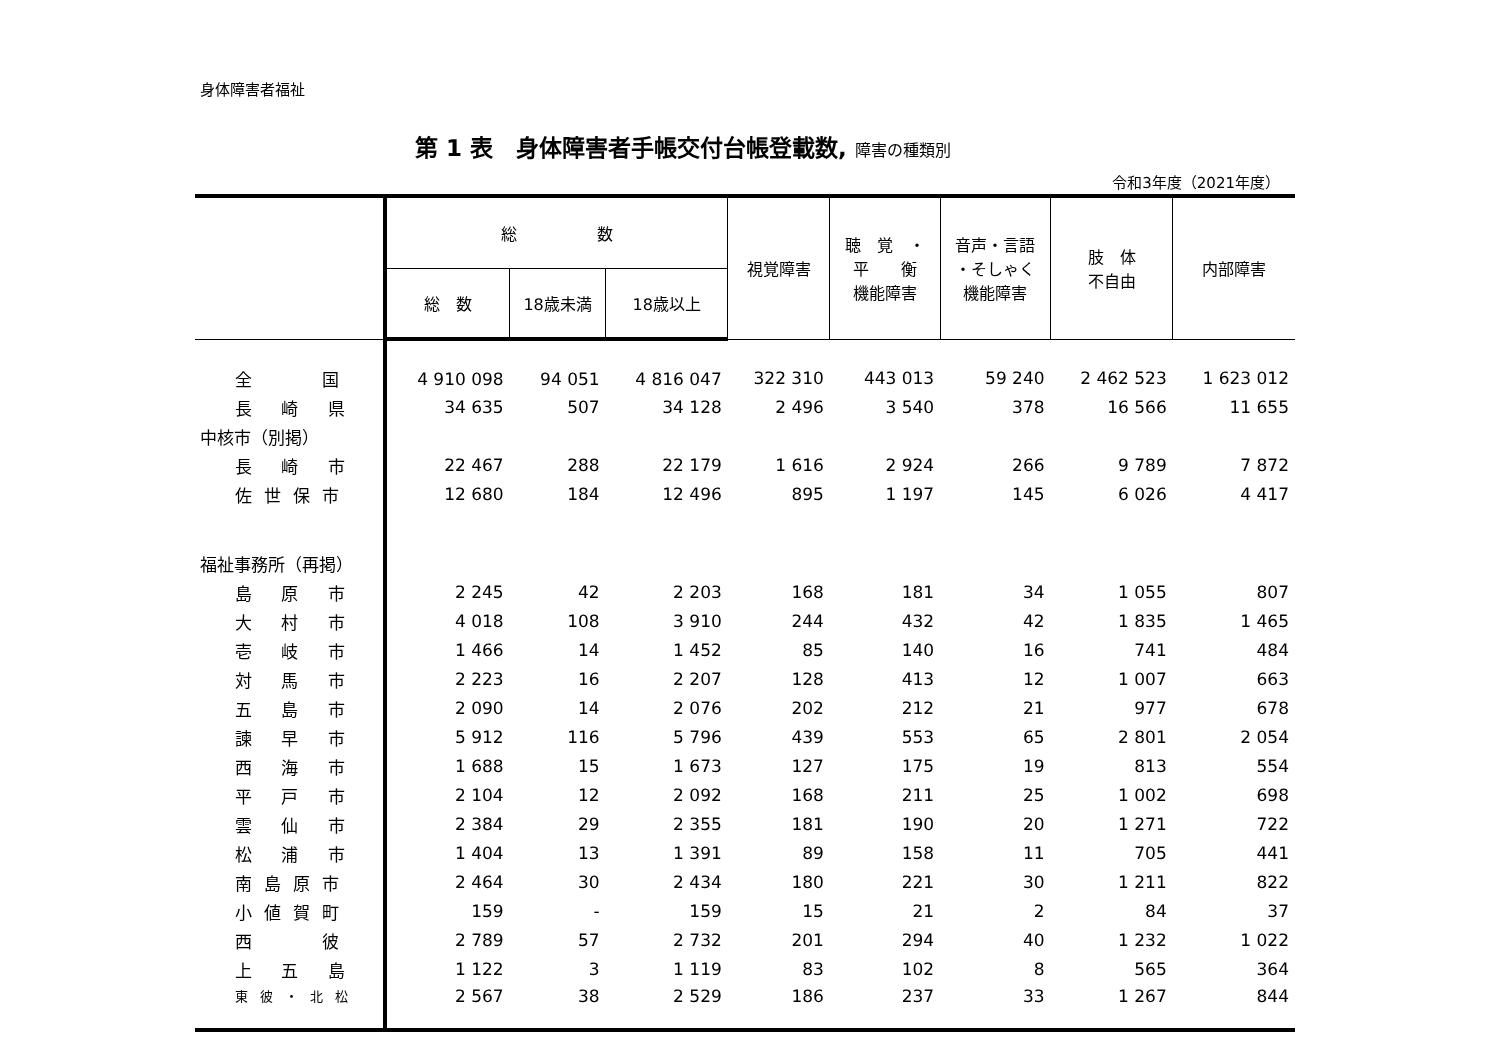身体障害者福祉
第 1 表　身体障害者手帳交付台帳登載数, 障害の種類別
令和3年度（2021年度）
| | 総 数 | | | 視覚障害 | 聴 覚 ・ 平 衡 機能障害 | 音声・言語 ・そしゃく 機能障害 | 肢 体 不自由 | 内部障害 |
| --- | --- | --- | --- | --- | --- | --- | --- | --- |
| | 総 数 | 18歳未満 | 18歳以上 | | | | | |
| 全 国 | 4 910 098 | 94 051 | 4 816 047 | 322 310 | 443 013 | 59 240 | 2 462 523 | 1 623 012 |
| 長 崎 県 | 34 635 | 507 | 34 128 | 2 496 | 3 540 | 378 | 16 566 | 11 655 |
| 中核市（別掲） | | | | | | | | |
| 長 崎 市 | 22 467 | 288 | 22 179 | 1 616 | 2 924 | 266 | 9 789 | 7 872 |
| 佐世保市 | 12 680 | 184 | 12 496 | 895 | 1 197 | 145 | 6 026 | 4 417 |
| 福祉事務所（再掲） | | | | | | | | |
| 島 原 市 | 2 245 | 42 | 2 203 | 168 | 181 | 34 | 1 055 | 807 |
| 大 村 市 | 4 018 | 108 | 3 910 | 244 | 432 | 42 | 1 835 | 1 465 |
| 壱 岐 市 | 1 466 | 14 | 1 452 | 85 | 140 | 16 | 741 | 484 |
| 対 馬 市 | 2 223 | 16 | 2 207 | 128 | 413 | 12 | 1 007 | 663 |
| 五 島 市 | 2 090 | 14 | 2 076 | 202 | 212 | 21 | 977 | 678 |
| 諫 早 市 | 5 912 | 116 | 5 796 | 439 | 553 | 65 | 2 801 | 2 054 |
| 西 海 市 | 1 688 | 15 | 1 673 | 127 | 175 | 19 | 813 | 554 |
| 平 戸 市 | 2 104 | 12 | 2 092 | 168 | 211 | 25 | 1 002 | 698 |
| 雲 仙 市 | 2 384 | 29 | 2 355 | 181 | 190 | 20 | 1 271 | 722 |
| 松 浦 市 | 1 404 | 13 | 1 391 | 89 | 158 | 11 | 705 | 441 |
| 南島原市 | 2 464 | 30 | 2 434 | 180 | 221 | 30 | 1 211 | 822 |
| 小値賀町 | 159 | - | 159 | 15 | 21 | 2 | 84 | 37 |
| 西 彼 | 2 789 | 57 | 2 732 | 201 | 294 | 40 | 1 232 | 1 022 |
| 上 五 島 | 1 122 | 3 | 1 119 | 83 | 102 | 8 | 565 | 364 |
| 東彼・北松 | 2 567 | 38 | 2 529 | 186 | 237 | 33 | 1 267 | 844 |